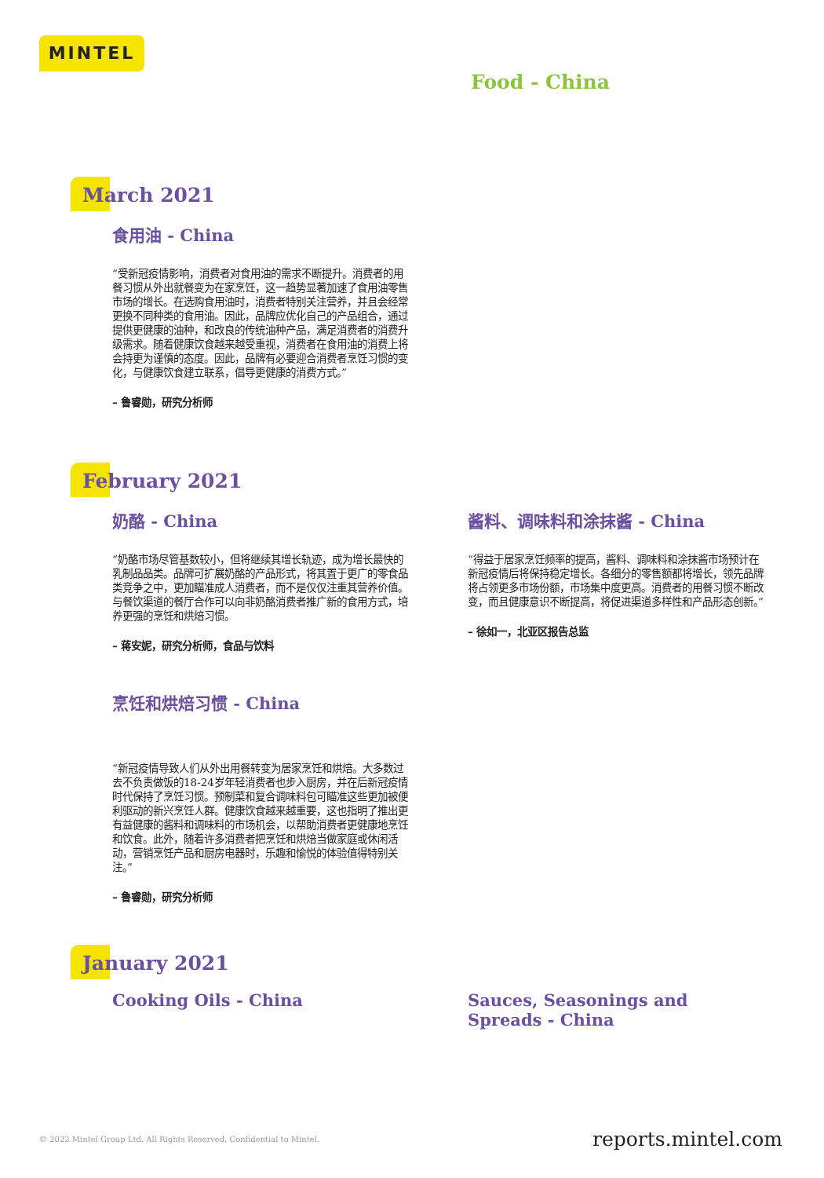MINTEL
Food - China
March 2021
食用油 - China
“受新冠疫情影响，消费者对食用油的需求不断提升。消费者的用餐习惯从外出就餐变为在家烹饪，这一趋势显著加速了食用油零售市场的增长。在选购食用油时，消费者特别关注营养，并且会经常更换不同种类的食用油。因此，品牌应优化自己的产品组合，通过提供更健康的油种，和改良的传统油种产品，满足消费者的消费升级需求。随着健康饮食越来越受重视，消费者在食用油的消费上将会持更为谨慎的态度。因此，品牌有必要迎合消费者烹饪习惯的变化，与健康饮食建立联系，倡导更健康的消费方式。”
– 鲁睿勋，研究分析师
February 2021
奶酪 - China
“奶酪市场尽管基数较小，但将继续其增长轨迹，成为增长最快的乳制品品类。品牌可扩展奶酪的产品形式，将其置于更广的零食品类竞争之中，更加瞄准成人消费者，而不是仅仅注重其营养价值。与餐饮渠道的餐厅合作可以向非奶酪消费者推广新的食用方式，培养更强的烹饪和烘焙习惯。
– 蒋安妮，研究分析师，食品与饮料
酱料、调味料和涂抹酱 - China
“得益于居家烹饪频率的提高，酱料、调味料和涂抹酱市场预计在新冠疫情后将保持稳定增长。各细分的零售额都将增长，领先品牌将占领更多市场份额，市场集中度更高。消费者的用餐习惯不断改变，而且健康意识不断提高，将促进渠道多样性和产品形态创新。”
– 徐如一，北亚区报告总监
烹饪和烘焙习惯 - China
“新冠疫情导致人们从外出用餐转变为居家烹饪和烘焙。大多数过去不负责做饭的18-24岁年轻消费者也步入厨房，并在后新冠疫情时代保持了烹饪习惯。预制菜和复合调味料包可瞄准这些更加被便利驱动的新兴烹饪人群。健康饮食越来越重要，这也指明了推出更有益健康的酱料和调味料的市场机会，以帮助消费者更健康地烹饪和饮食。此外，随着许多消费者把烹饪和烘焙当做家庭或休闲活动，营销烹饪产品和厨房电器时，乐趣和愉悦的体验值得特别关注。”
– 鲁睿勋，研究分析师
January 2021
Cooking Oils - China Sauces, Seasonings and Spreads - China
© 2022 Mintel Group Ltd. All Rights Reserved. Confidential to Mintel.
reports.mintel.com